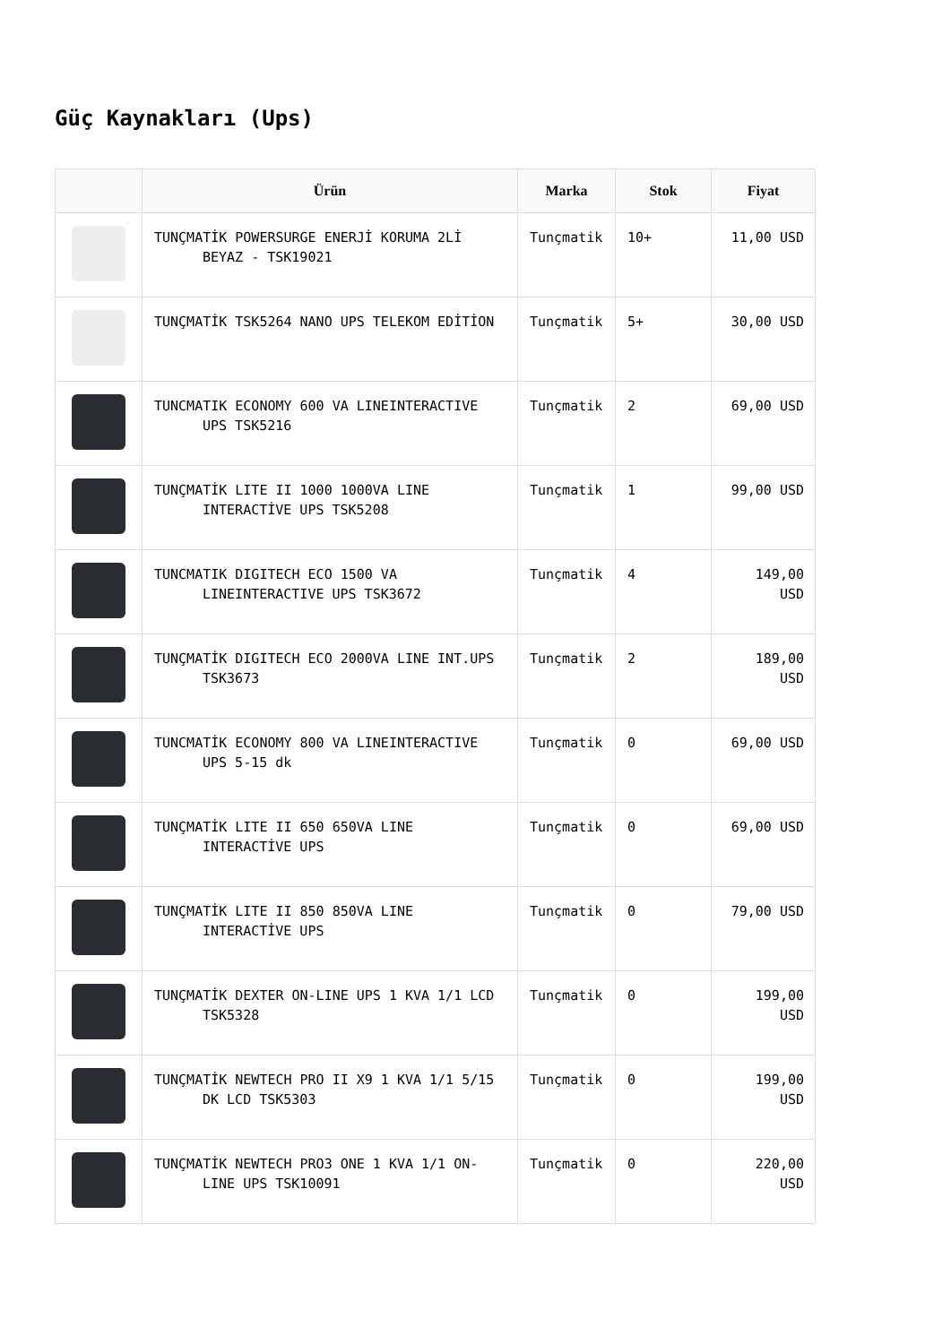Güç Kaynakları (Ups)
| | Ürün | Marka | Stok | Fiyat |
| --- | --- | --- | --- | --- |
| | TUNÇMATİK POWERSURGE ENERJİ KORUMA 2Lİ BEYAZ - TSK19021 | Tunçmatik | 10+ | 11,00 USD |
| | TUNÇMATİK TSK5264 NANO UPS TELEKOM EDİTİON | Tunçmatik | 5+ | 30,00 USD |
| | TUNCMATIK ECONOMY 600 VA LINEINTERACTIVE UPS TSK5216 | Tunçmatik | 2 | 69,00 USD |
| | TUNÇMATİK LITE II 1000 1000VA LINE INTERACTİVE UPS TSK5208 | Tunçmatik | 1 | 99,00 USD |
| | TUNCMATIK DIGITECH ECO 1500 VA LINEINTERACTIVE UPS TSK3672 | Tunçmatik | 4 | 149,00 USD |
| | TUNÇMATİK DIGITECH ECO 2000VA LINE INT.UPS TSK3673 | Tunçmatik | 2 | 189,00 USD |
| | TUNCMATİK ECONOMY 800 VA LINEINTERACTIVE UPS 5-15 dk | Tunçmatik | 0 | 69,00 USD |
| | TUNÇMATİK LITE II 650 650VA LINE INTERACTİVE UPS | Tunçmatik | 0 | 69,00 USD |
| | TUNÇMATİK LITE II 850 850VA LINE INTERACTİVE UPS | Tunçmatik | 0 | 79,00 USD |
| | TUNÇMATİK DEXTER ON-LINE UPS 1 KVA 1/1 LCD TSK5328 | Tunçmatik | 0 | 199,00 USD |
| | TUNÇMATİK NEWTECH PRO II X9 1 KVA 1/1 5/15 DK LCD TSK5303 | Tunçmatik | 0 | 199,00 USD |
| | TUNÇMATİK NEWTECH PRO3 ONE 1 KVA 1/1 ON-LINE UPS TSK10091 | Tunçmatik | 0 | 220,00 USD |